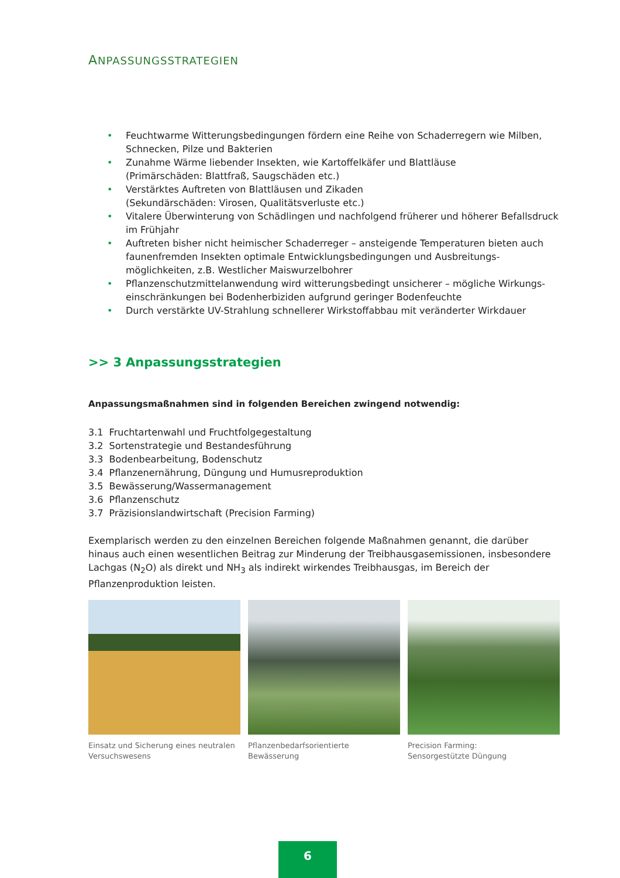ANPASSUNGSSTRATEGIEN
• Feuchtwarme Witterungsbedingungen fördern eine Reihe von Schaderregern wie Milben, Schnecken, Pilze und Bakterien
• Zunahme Wärme liebender Insekten, wie Kartoffelkäfer und Blattläuse
(Primärschäden: Blattfraß, Saugschäden etc.)
• Verstärktes Auftreten von Blattläusen und Zikaden
(Sekundärschäden: Virosen, Qualitätsverluste etc.)
• Vitalere Überwinterung von Schädlingen und nachfolgend früherer und höherer Befallsdruck im Frühjahr
• Auftreten bisher nicht heimischer Schaderreger – ansteigende Temperaturen bieten auch faunenfremden Insekten optimale Entwicklungsbedingungen und Ausbreitungs­möglichkeiten, z.B. Westlicher Maiswurzelbohrer
• Pflanzenschutzmittelanwendung wird witterungsbedingt unsicherer – mögliche Wirkungs­einschränkungen bei Bodenherbiziden aufgrund geringer Bodenfeuchte
• Durch verstärkte UV-Strahlung schnellerer Wirkstoffabbau mit veränderter Wirkdauer
>> 3 Anpassungsstrategien
Anpassungsmaßnahmen sind in folgenden Bereichen zwingend notwendig:
3.1 Fruchtartenwahl und Fruchtfolgegestaltung
3.2 Sortenstrategie und Bestandesführung
3.3 Bodenbearbeitung, Bodenschutz
3.4 Pflanzenernährung, Düngung und Humusreproduktion
3.5 Bewässerung/Wassermanagement
3.6 Pflanzenschutz
3.7 Präzisionslandwirtschaft (Precision Farming)
Exemplarisch werden zu den einzelnen Bereichen folgende Maßnahmen genannt, die darüber hinaus auch einen wesentlichen Beitrag zur Minderung der Treibhausgasemissionen, insbesondere Lachgas (N<sub>2</sub>O) als direkt und NH<sub>3</sub> als indirekt wirkendes Treibhausgas, im Bereich der Pflanzenproduktion leisten.
Einsatz und Sicherung eines neutralen Versuchswesens
Pflanzenbedarfsorientierte Bewässerung
Precision Farming:
Sensorgestützte Düngung
6